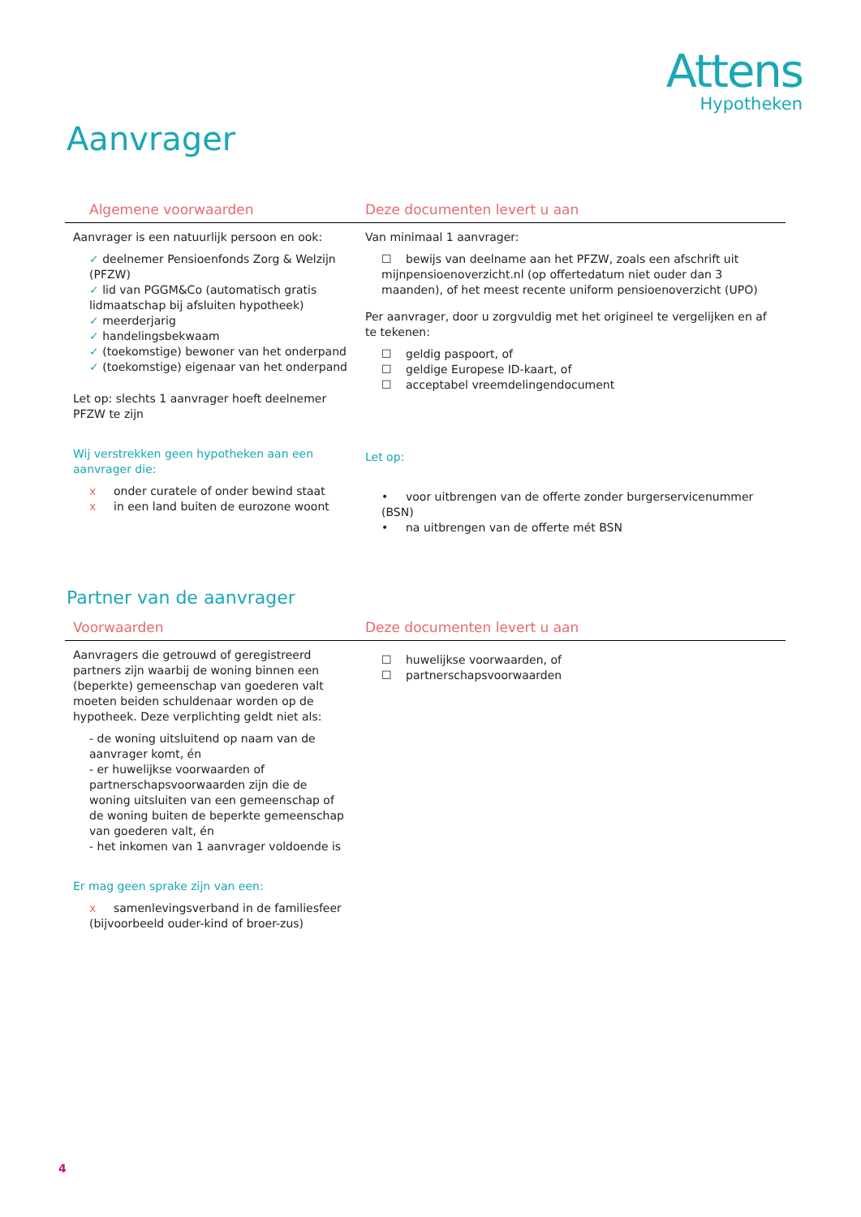Attens
Hypotheken
Aanvrager
| Algemene voorwaarden | Deze documenten levert u aan |
| --- | --- |
| Aanvrager is een natuurlijk persoon en ook: ✓ deelnemer Pensioenfonds Zorg & Welzijn (PFZW) ✓ lid van PGGM&Co (automatisch gratis lidmaatschap bij afsluiten hypotheek) ✓ meerderjarig ✓ handelingsbekwaam ✓ (toekomstige) bewoner van het onderpand ✓ (toekomstige) eigenaar van het onderpand Let op: slechts 1 aanvrager hoeft deelnemer PFZW te zijn Wij verstrekken geen hypotheken aan een aanvrager die: x onder curatele of onder bewind staat x in een land buiten de eurozone woont | Van minimaal 1 aanvrager: ☐ bewijs van deelname aan het PFZW, zoals een afschrift uit mijnpensioenoverzicht.nl (op offertedatum niet ouder dan 3 maanden), of het meest recente uniform pensioenoverzicht (UPO) Per aanvrager, door u zorgvuldig met het origineel te vergelijken en af te tekenen: ☐ geldig paspoort, of ☐ geldige Europese ID-kaart, of ☐ acceptabel vreemdelingendocument Let op: • voor uitbrengen van de offerte zonder burgerservicenummer (BSN) • na uitbrengen van de offerte mét BSN |
Partner van de aanvrager
| Voorwaarden | Deze documenten levert u aan |
| --- | --- |
| Aanvragers die getrouwd of geregistreerd partners zijn waarbij de woning binnen een (beperkte) gemeenschap van goederen valt moeten beiden schuldenaar worden op de hypotheek. Deze verplichting geldt niet als: - de woning uitsluitend op naam van de aanvrager komt, én - er huwelijkse voorwaarden of partnerschapsvoorwaarden zijn die de woning uitsluiten van een gemeenschap of de woning buiten de beperkte gemeenschap van goederen valt, én - het inkomen van 1 aanvrager voldoende is Er mag geen sprake zijn van een: x samenlevingsverband in de familiesfeer (bijvoorbeeld ouder-kind of broer-zus) | ☐ huwelijkse voorwaarden, of ☐ partnerschapsvoorwaarden |
4